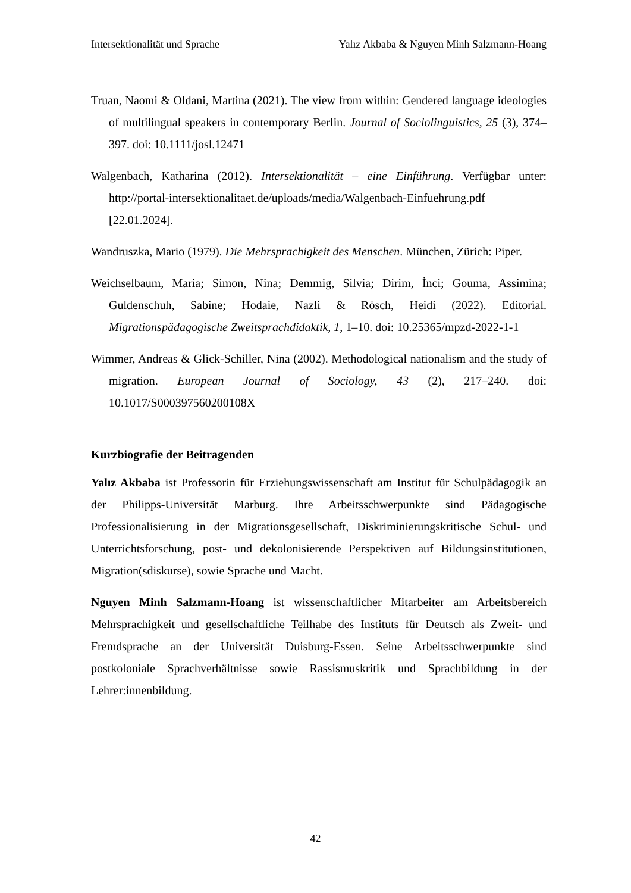Intersektionalität und Sprache Yalız Akbaba & Nguyen Minh Salzmann-Hoang
Truan, Naomi & Oldani, Martina (2021). The view from within: Gendered language ideologies of multilingual speakers in contemporary Berlin. Journal of Sociolinguistics, 25 (3), 374–397. doi: 10.1111/josl.12471
Walgenbach, Katharina (2012). Intersektionalität – eine Einführung. Verfügbar unter: http://portal-intersektionalitaet.de/uploads/media/Walgenbach-Einfuehrung.pdf [22.01.2024].
Wandruszka, Mario (1979). Die Mehrsprachigkeit des Menschen. München, Zürich: Piper.
Weichselbaum, Maria; Simon, Nina; Demmig, Silvia; Dirim, İnci; Gouma, Assimina; Guldenschuh, Sabine; Hodaie, Nazli & Rösch, Heidi (2022). Editorial. Migrationspädagogische Zweitsprachdidaktik, 1, 1–10. doi: 10.25365/mpzd-2022-1-1
Wimmer, Andreas & Glick-Schiller, Nina (2002). Methodological nationalism and the study of migration. European Journal of Sociology, 43 (2), 217–240. doi: 10.1017/S000397560200108X
Kurzbiografie der Beitragenden
Yalız Akbaba ist Professorin für Erziehungswissenschaft am Institut für Schulpädagogik an der Philipps-Universität Marburg. Ihre Arbeitsschwerpunkte sind Pädagogische Professionalisierung in der Migrationsgesellschaft, Diskriminierungskritische Schul- und Unterrichtsforschung, post- und dekolonisierende Perspektiven auf Bildungsinstitutionen, Migration(sdiskurse), sowie Sprache und Macht.
Nguyen Minh Salzmann-Hoang ist wissenschaftlicher Mitarbeiter am Arbeitsbereich Mehrsprachigkeit und gesellschaftliche Teilhabe des Instituts für Deutsch als Zweit- und Fremdsprache an der Universität Duisburg-Essen. Seine Arbeitsschwerpunkte sind postkoloniale Sprachverhältnisse sowie Rassismuskritik und Sprachbildung in der Lehrer:innenbildung.
42